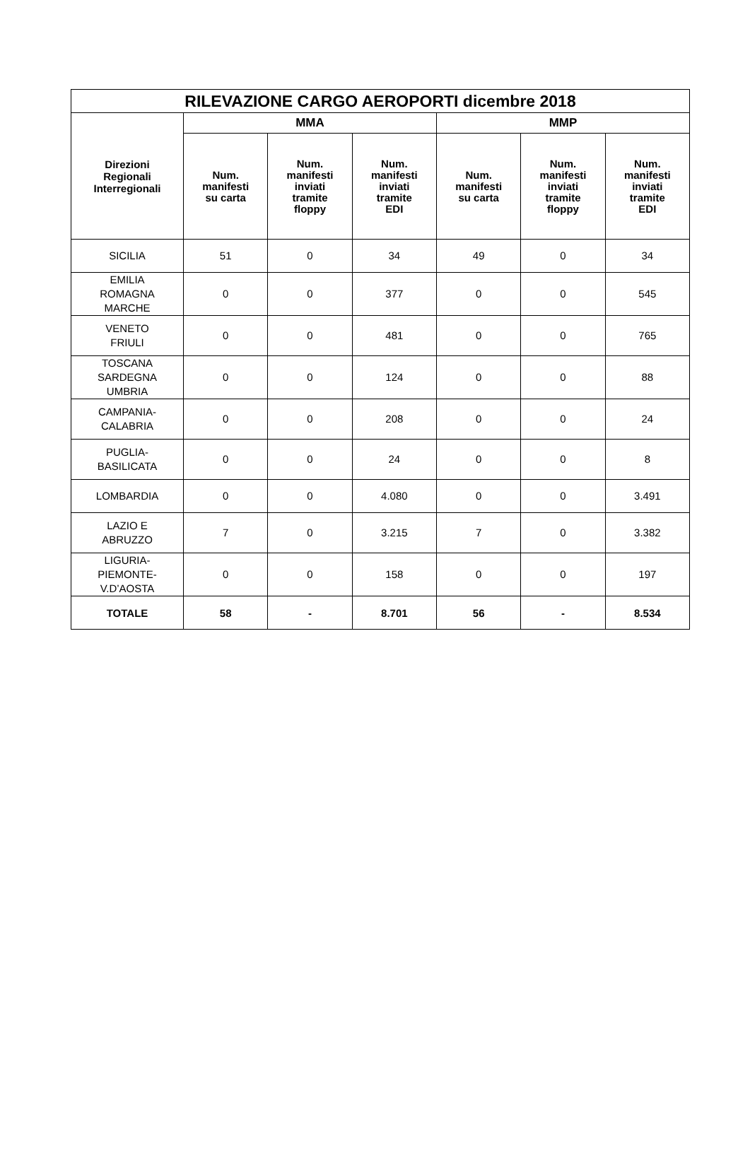| RILEVAZIONE CARGO AEROPORTI dicembre 2018 | | | | | | |
| --- | --- | --- | --- | --- | --- | --- |
| Direzioni Regionali Interregionali | MMA | | | MMP | | |
| | Num. manifesti su carta | Num. manifesti inviati tramite floppy | Num. manifesti inviati tramite EDI | Num. manifesti su carta | Num. manifesti inviati tramite floppy | Num. manifesti inviati tramite EDI |
| SICILIA | 51 | 0 | 34 | 49 | 0 | 34 |
| EMILIA ROMAGNA MARCHE | 0 | 0 | 377 | 0 | 0 | 545 |
| VENETO FRIULI | 0 | 0 | 481 | 0 | 0 | 765 |
| TOSCANA SARDEGNA UMBRIA | 0 | 0 | 124 | 0 | 0 | 88 |
| CAMPANIA- CALABRIA | 0 | 0 | 208 | 0 | 0 | 24 |
| PUGLIA- BASILICATA | 0 | 0 | 24 | 0 | 0 | 8 |
| LOMBARDIA | 0 | 0 | 4.080 | 0 | 0 | 3.491 |
| LAZIO E ABRUZZO | 7 | 0 | 3.215 | 7 | 0 | 3.382 |
| LIGURIA- PIEMONTE- V.D’AOSTA | 0 | 0 | 158 | 0 | 0 | 197 |
| TOTALE | 58 | - | 8.701 | 56 | - | 8.534 |